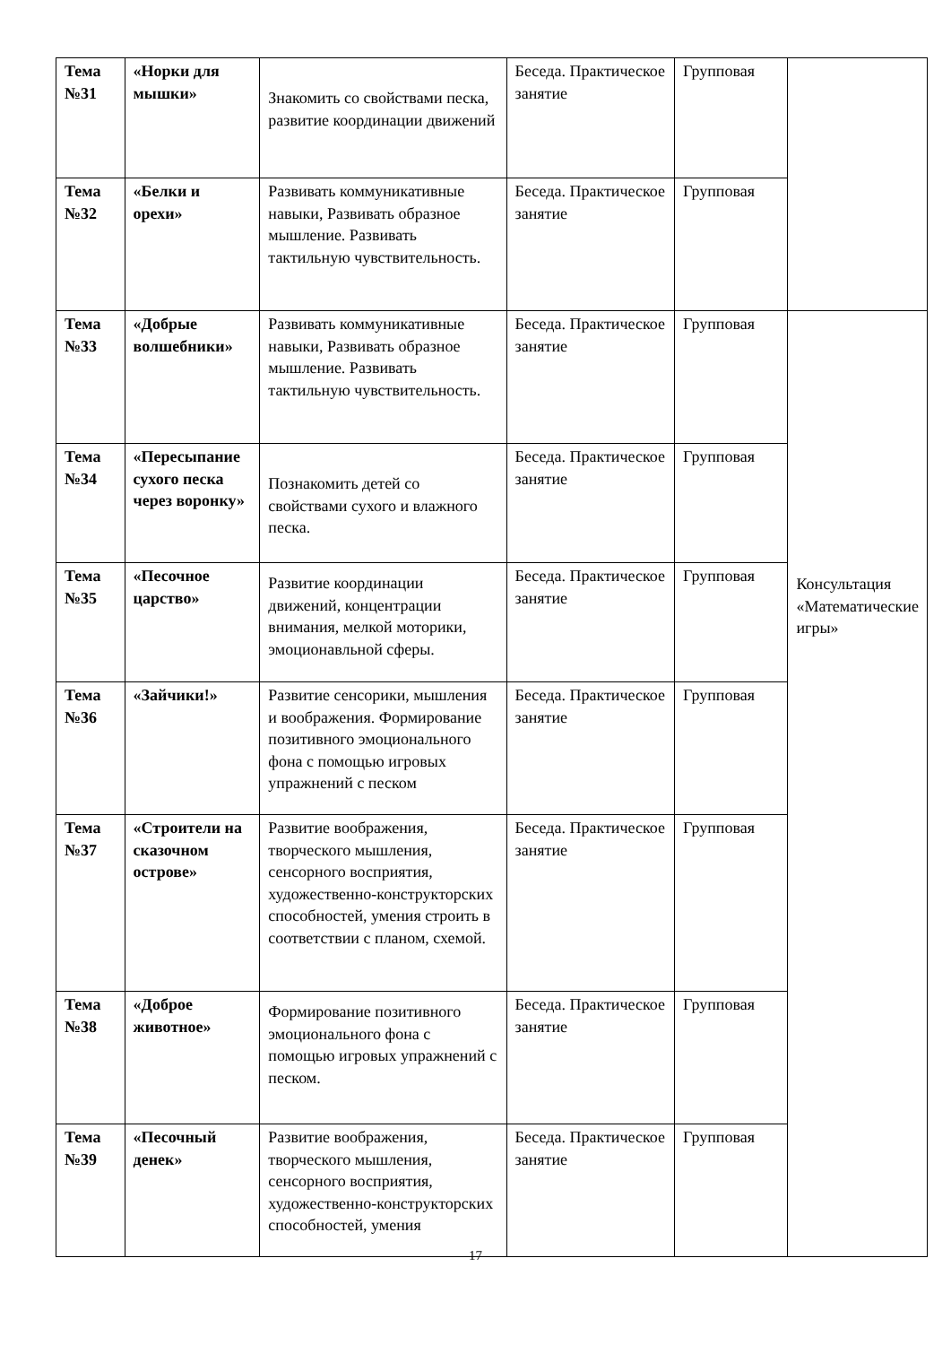| Тема №31 | «Норки для мышки» | Знакомить со свойствами песка, развитие координации движений | Беседа. Практическое занятие | Групповая | |
| Тема №32 | «Белки и орехи» | Развивать коммуникативные навыки, Развивать образное мышление. Развивать тактильную чувствительность. | Беседа. Практическое занятие | Групповая | |
| Тема №33 | «Добрые волшебники» | Развивать коммуникативные навыки, Развивать образное мышление. Развивать тактильную чувствительность. | Беседа. Практическое занятие | Групповая | Консультация «Математические игры» |
| Тема №34 | «Пересыпание сухого песка через воронку» | Познакомить детей со свойствами сухого и влажного песка. | Беседа. Практическое занятие | Групповая | |
| Тема №35 | «Песочное царство» | Развитие координации движений, концентрации внимания, мелкой моторики, эмоционавльной сферы. | Беседа. Практическое занятие | Групповая | |
| Тема №36 | «Зайчики!» | Развитие сенсорики, мышления и воображения. Формирование позитивного эмоционального фона с помощью игровых упражнений с песком | Беседа. Практическое занятие | Групповая | |
| Тема №37 | «Строители на сказочном острове» | Развитие воображения, творческого мышления, сенсорного восприятия, художественно-конструкторских способностей, умения строить в соответствии с планом, схемой. | Беседа. Практическое занятие | Групповая | |
| Тема №38 | «Доброе животное» | Формирование позитивного эмоционального фона с помощью игровых упражнений с песком. | Беседа. Практическое занятие | Групповая | |
| Тема №39 | «Песочный денек» | Развитие воображения, творческого мышления, сенсорного восприятия, художественно-конструкторских способностей, умения | Беседа. Практическое занятие | Групповая | |
17